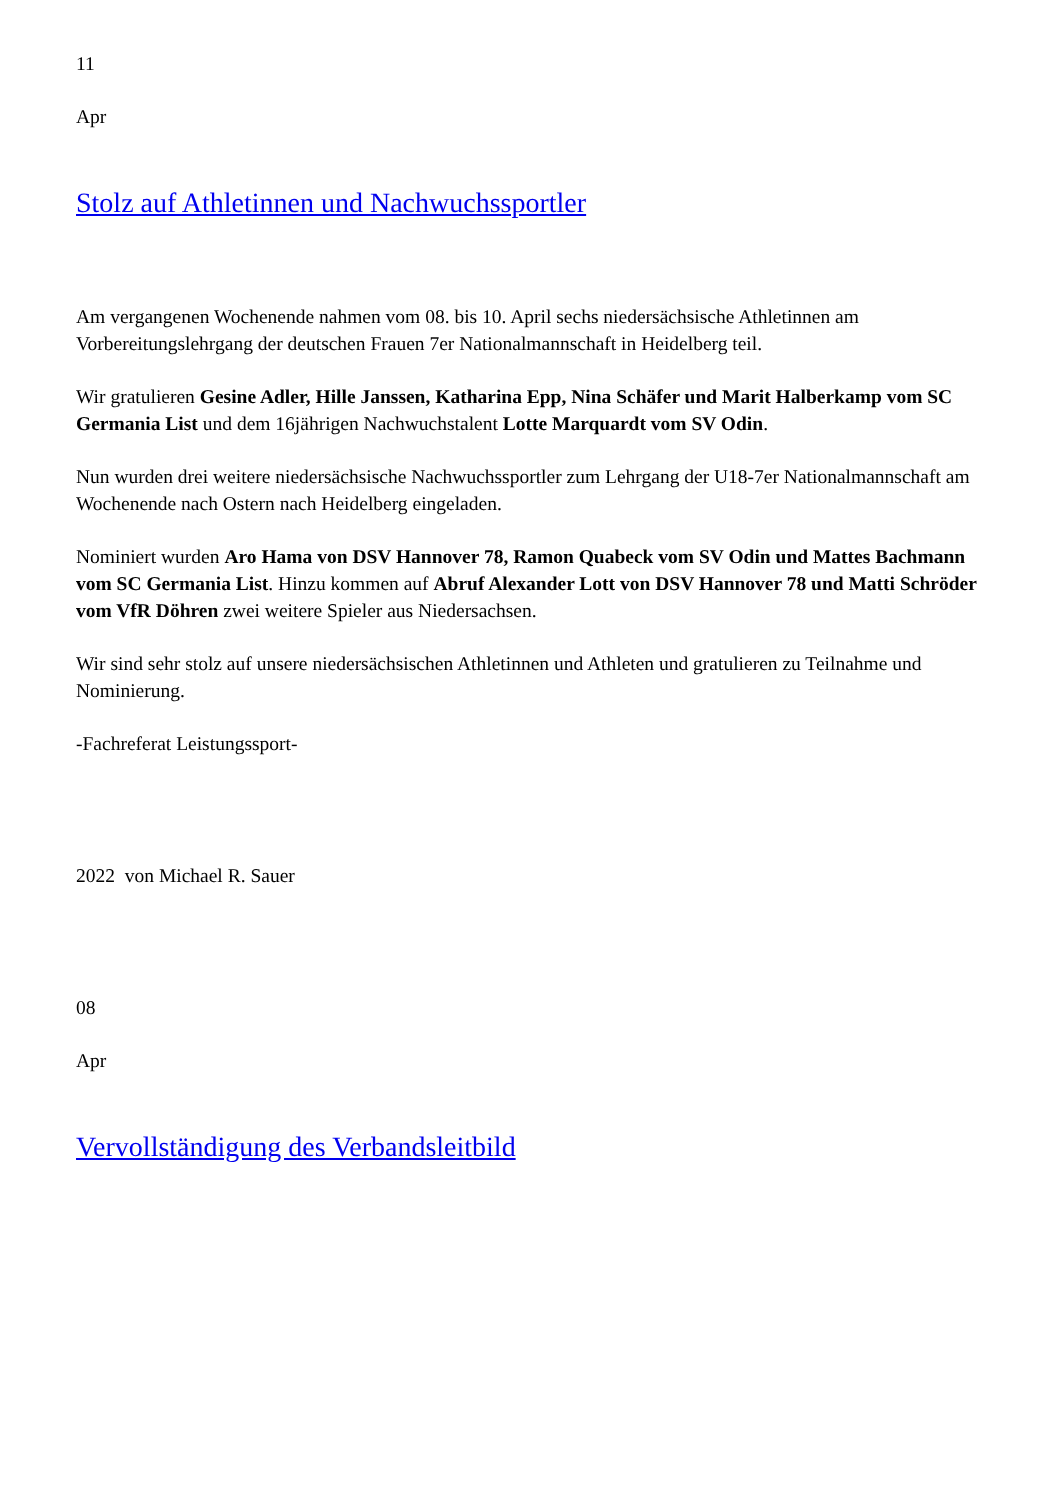11
Apr
Stolz auf Athletinnen und Nachwuchssportler
Am vergangenen Wochenende nahmen vom 08. bis 10. April sechs niedersächsische Athletinnen am Vorbereitungslehrgang der deutschen Frauen 7er Nationalmannschaft in Heidelberg teil.
Wir gratulieren Gesine Adler, Hille Janssen, Katharina Epp, Nina Schäfer und Marit Halberkamp vom SC Germania List und dem 16jährigen Nachwuchstalent Lotte Marquardt vom SV Odin.
Nun wurden drei weitere niedersächsische Nachwuchssportler zum Lehrgang der U18-7er Nationalmannschaft am Wochenende nach Ostern nach Heidelberg eingeladen.
Nominiert wurden Aro Hama von DSV Hannover 78, Ramon Quabeck vom SV Odin und Mattes Bachmann vom SC Germania List. Hinzu kommen auf Abruf Alexander Lott von DSV Hannover 78 und Matti Schröder vom VfR Döhren zwei weitere Spieler aus Niedersachsen.
Wir sind sehr stolz auf unsere niedersächsischen Athletinnen und Athleten und gratulieren zu Teilnahme und Nominierung.
-Fachreferat Leistungssport-
2022 von Michael R. Sauer
08
Apr
Vervollständigung des Verbandsleitbild